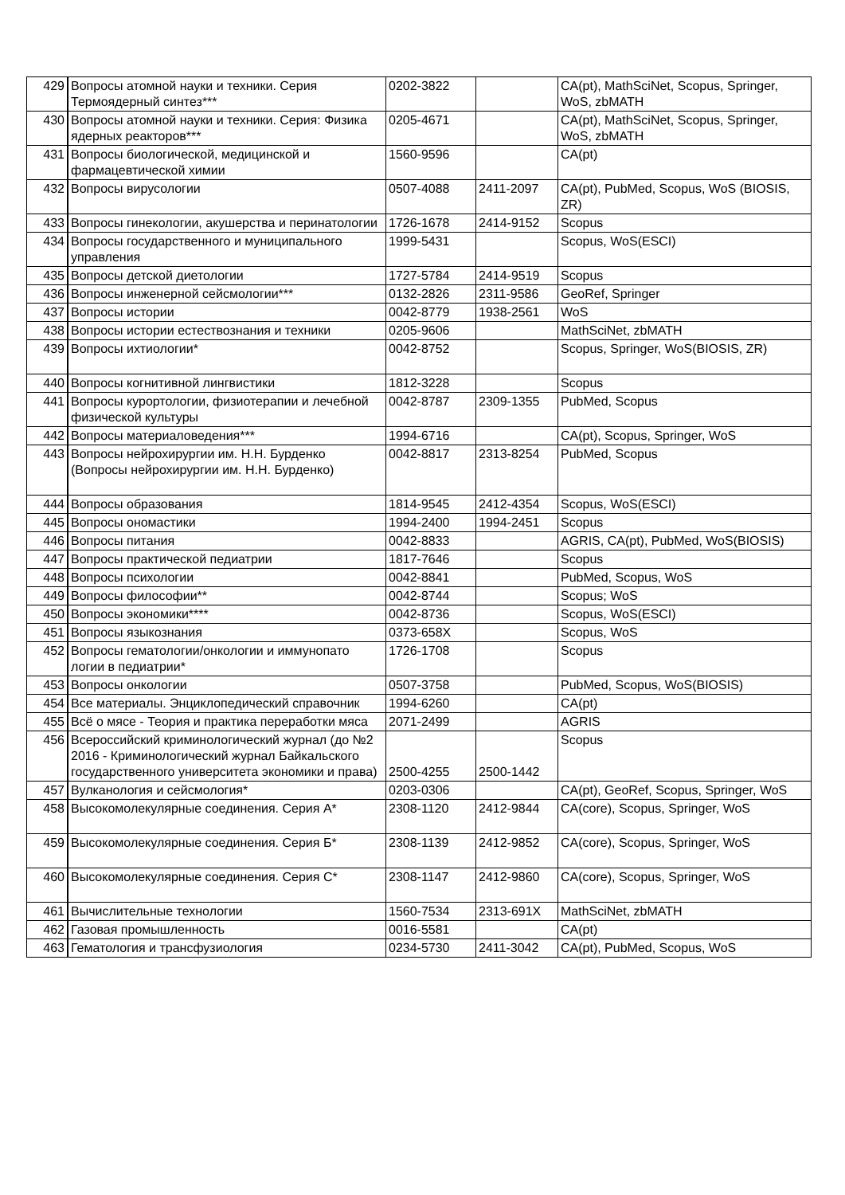| 429 | Вопросы атомной науки и техники. Серия Термоядерный синтез*** | 0202-3822 | | CA(pt), MathSciNet, Scopus, Springer, WoS, zbMATH |
| 430 | Вопросы атомной науки и техники. Серия: Физика ядерных реакторов*** | 0205-4671 | | CA(pt), MathSciNet, Scopus, Springer, WoS, zbMATH |
| 431 | Вопросы биологической, медицинской и фармацевтической химии | 1560-9596 | | CA(pt) |
| 432 | Вопросы вирусологии | 0507-4088 | 2411-2097 | CA(pt), PubMed, Scopus, WoS (BIOSIS, ZR) |
| 433 | Вопросы гинекологии, акушерства и перинатологии | 1726-1678 | 2414-9152 | Scopus |
| 434 | Вопросы государственного и муниципального управления | 1999-5431 | | Scopus, WoS(ESCI) |
| 435 | Вопросы детской диетологии | 1727-5784 | 2414-9519 | Scopus |
| 436 | Вопросы инженерной сейсмологии*** | 0132-2826 | 2311-9586 | GeoRef, Springer |
| 437 | Вопросы истории | 0042-8779 | 1938-2561 | WoS |
| 438 | Вопросы истории естествознания и техники | 0205-9606 | | MathSciNet, zbMATH |
| 439 | Вопросы ихтиологии* | 0042-8752 | | Scopus, Springer, WoS(BIOSIS, ZR) |
| 440 | Вопросы когнитивной лингвистики | 1812-3228 | | Scopus |
| 441 | Вопросы курортологии, физиотерапии и лечебной физической культуры | 0042-8787 | 2309-1355 | PubMed, Scopus |
| 442 | Вопросы материаловедения*** | 1994-6716 | | CA(pt), Scopus, Springer, WoS |
| 443 | Вопросы нейрохирургии им. Н.Н. Бурденко (Вопросы нейрохирургии им. Н.Н. Бурденко) | 0042-8817 | 2313-8254 | PubMed, Scopus |
| 444 | Вопросы образования | 1814-9545 | 2412-4354 | Scopus, WoS(ESCI) |
| 445 | Вопросы ономастики | 1994-2400 | 1994-2451 | Scopus |
| 446 | Вопросы питания | 0042-8833 | | AGRIS, CA(pt), PubMed, WoS(BIOSIS) |
| 447 | Вопросы практической педиатрии | 1817-7646 | | Scopus |
| 448 | Вопросы психологии | 0042-8841 | | PubMed, Scopus, WoS |
| 449 | Вопросы философии** | 0042-8744 | | Scopus; WoS |
| 450 | Вопросы экономики**** | 0042-8736 | | Scopus, WoS(ESCI) |
| 451 | Вопросы языкознания | 0373-658X | | Scopus, WoS |
| 452 | Вопросы гематологии/онкологии и иммунопато логии в педиатрии* | 1726-1708 | | Scopus |
| 453 | Вопросы онкологии | 0507-3758 | | PubMed, Scopus, WoS(BIOSIS) |
| 454 | Все материалы. Энциклопедический справочник | 1994-6260 | | CA(pt) |
| 455 | Всё о мясе - Теория и практика переработки мяса | 2071-2499 | | AGRIS |
| 456 | Всероссийский криминологический журнал (до №2 2016 - Криминологический журнал Байкальского государственного университета экономики и права) | 2500-4255 | 2500-1442 | Scopus |
| 457 | Вулканология и сейсмология* | 0203-0306 | | CA(pt), GeoRef, Scopus, Springer, WoS |
| 458 | Высокомолекулярные соединения. Серия А* | 2308-1120 | 2412-9844 | CA(core), Scopus, Springer, WoS |
| 459 | Высокомолекулярные соединения. Серия Б* | 2308-1139 | 2412-9852 | CA(core), Scopus, Springer, WoS |
| 460 | Высокомолекулярные соединения. Серия С* | 2308-1147 | 2412-9860 | CA(core), Scopus, Springer, WoS |
| 461 | Вычислительные технологии | 1560-7534 | 2313-691X | MathSciNet, zbMATH |
| 462 | Газовая промышленность | 0016-5581 | | CA(pt) |
| 463 | Гематология и трансфузиология | 0234-5730 | 2411-3042 | CA(pt), PubMed, Scopus, WoS |